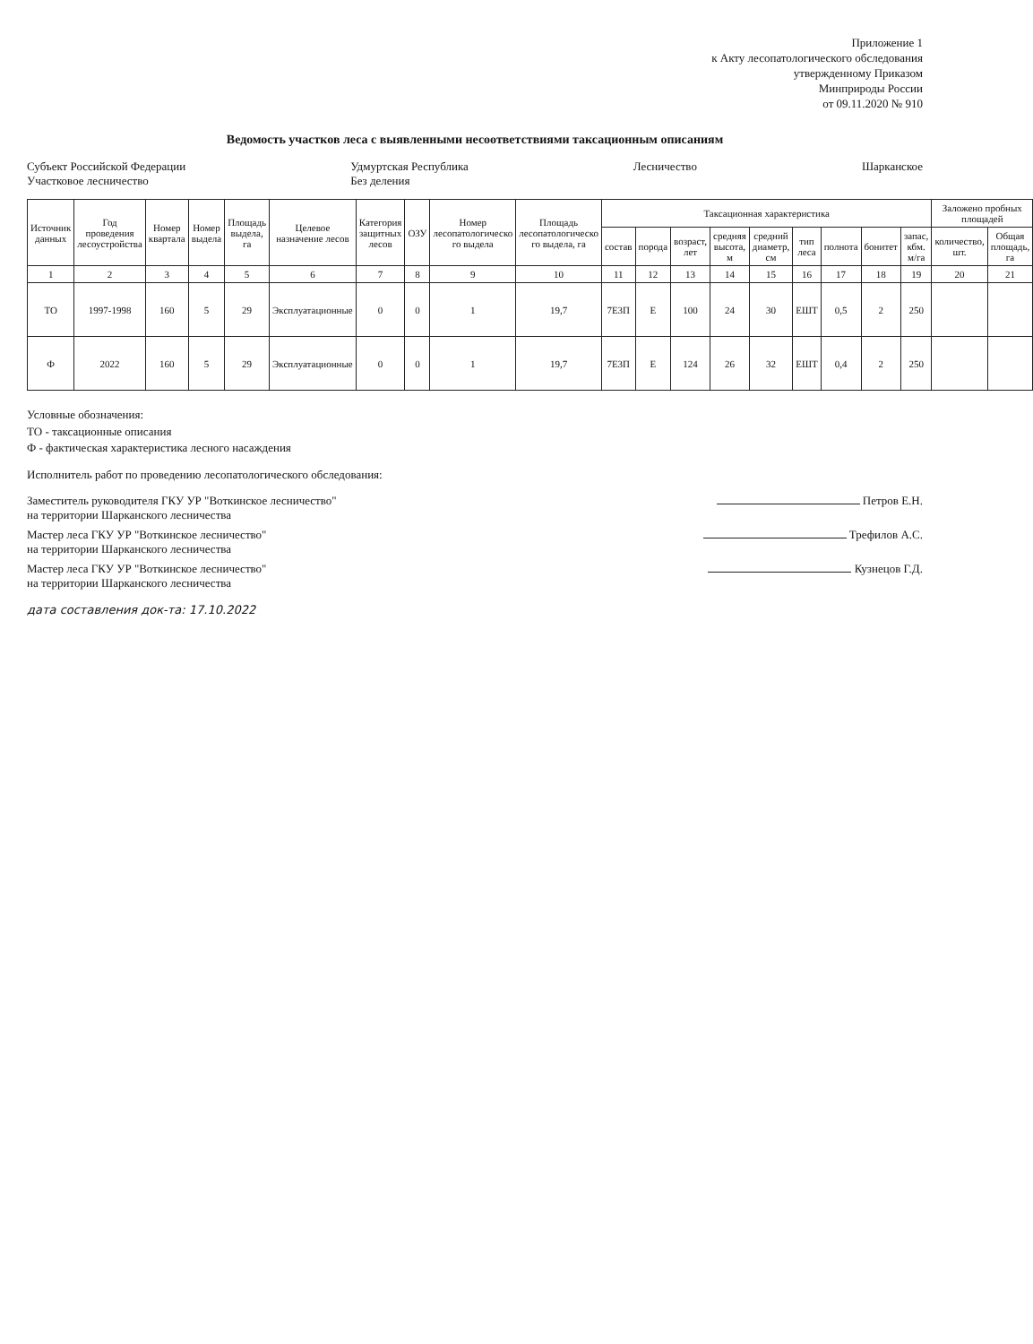Приложение 1
к Акту лесопатологического обследования
утвержденному Приказом
Минприроды России
от 09.11.2020 № 910
Ведомость участков леса с выявленными несоответствиями таксационным описаниям
Субъект Российской Федерации
Участковое лесничество
Удмуртская Республика
Без деления
Лесничество Шарканское
| Источник данных | Год проведения лесоустройства | Номер квартала | Номер выдела | Площадь выдела, га | Целевое назначение лесов | Категория защитных лесов | ОЗУ | Номер лесопатологическо го выдела | Площадь лесопатологическо го выдела, га | Таксационная характеристика | | | | | | | | | Заложено пробных площадей | |
| --- | --- | --- | --- | --- | --- | --- | --- | --- | --- | --- | --- | --- | --- | --- | --- | --- | --- | --- | --- | --- |
| | | | | | | | | | | состав | порода | возраст, лет | средняя высота, м | средний диаметр, см | тип леса | полнота | бонитет | запас, кбм. м/га | количество, шт. | Общая площадь, га |
| 1 | 2 | 3 | 4 | 5 | 6 | 7 | 8 | 9 | 10 | 11 | 12 | 13 | 14 | 15 | 16 | 17 | 18 | 19 | 20 | 21 |
| ТО | 1997-1998 | 160 | 5 | 29 | Эксплуатационные | 0 | 0 | 1 | 19,7 | 7Е3П | Е | 100 | 24 | 30 | ЕШТ | 0,5 | 2 | 250 | | |
| Ф | 2022 | 160 | 5 | 29 | Эксплуатационные | 0 | 0 | 1 | 19,7 | 7Е3П | Е | 124 | 26 | 32 | ЕШТ | 0,4 | 2 | 250 | | |
Условные обозначения:
ТО - таксационные описания
Ф - фактическая характеристика лесного насаждения
Исполнитель работ по проведению лесопатологического обследования:
Заместитель руководителя ГКУ УР "Воткинское лесничество"
на территории Шарканского лесничества
Петров Е.Н.
Мастер леса ГКУ УР "Воткинское лесничество"
на территории Шарканского лесничества
Трефилов А.С.
Мастер леса ГКУ УР "Воткинское лесничество"
на территории Шарканского лесничества
Кузнецов Г.Д.
дата составления док-та: 17.10.2022